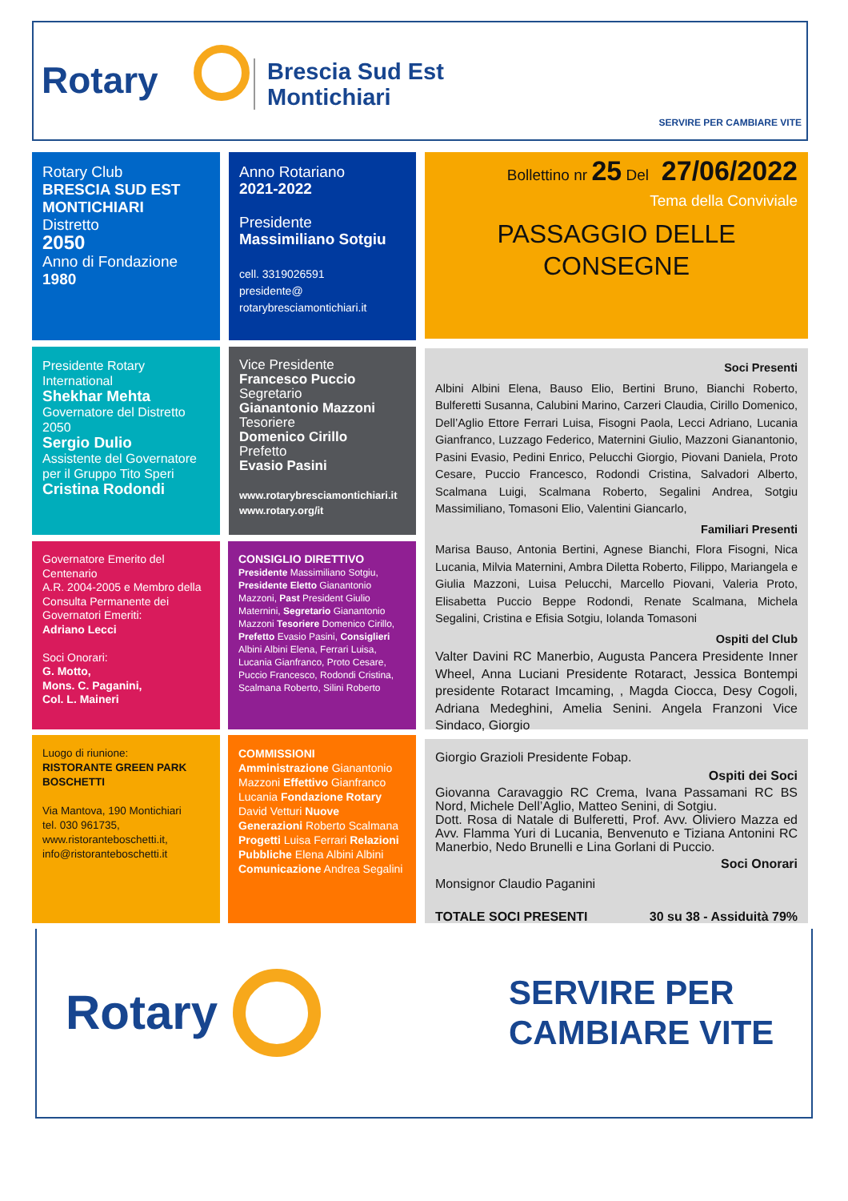Rotary
Brescia Sud Est
Montichiari
SERVIRE PER CAMBIARE VITE
Rotary Club
BRESCIA SUD EST MONTICHIARI
Distretto
2050
Anno di Fondazione
1980
Anno Rotariano
2021-2022
Presidente
Massimiliano Sotgiu
cell. 3319026591
presidente@
rotarybresciamontichiari.it
Bollettino nr 25 Del 27/06/2022
Tema della Conviviale
PASSAGGIO DELLE
CONSEGNE
Presidente Rotary International
Shekhar Mehta
Governatore del Distretto 2050
Sergio Dulio
Assistente del Governatore per il Gruppo Tito Speri
Cristina Rodondi
Vice Presidente
Francesco Puccio
Segretario
Gianantonio Mazzoni
Tesoriere
Domenico Cirillo
Prefetto
Evasio Pasini
www.rotarybresciamontichiari.it
www.rotary.org/it
Governatore Emerito del Centenario
A.R. 2004-2005 e Membro della Consulta Permanente dei Governatori Emeriti:
Adriano Lecci
Soci Onorari:
G. Motto,
Mons. C. Paganini,
Col. L. Maineri
CONSIGLIO DIRETTIVO
Presidente Massimiliano Sotgiu, Presidente Eletto Gianantonio Mazzoni, Past President Giulio Maternini, Segretario Gianantonio Mazzoni Tesoriere Domenico Cirillo, Prefetto Evasio Pasini, Consiglieri Albini Albini Elena, Ferrari Luisa, Lucania Gianfranco, Proto Cesare, Puccio Francesco, Rodondi Cristina, Scalmana Roberto, Silini Roberto
Luogo di riunione:
RISTORANTE GREEN PARK BOSCHETTI
Via Mantova, 190 Montichiari
tel. 030 961735,
www.ristoranteboschetti.it,
info@ristoranteboschetti.it
COMMISSIONI
Amministrazione Gianantonio Mazzoni Effettivo Gianfranco Lucania Fondazione Rotary David Vetturi Nuove Generazioni Roberto Scalmana Progetti Luisa Ferrari Relazioni Pubbliche Elena Albini Albini Comunicazione Andrea Segalini
Soci Presenti
Albini Albini Elena, Bauso Elio, Bertini Bruno, Bianchi Roberto, Bulferetti Susanna, Calubini Marino, Carzeri Claudia, Cirillo Domenico, Dell’Aglio Ettore Ferrari Luisa, Fisogni Paola, Lecci Adriano, Lucania Gianfranco, Luzzago Federico, Maternini Giulio, Mazzoni Gianantonio, Pasini Evasio, Pedini Enrico, Pelucchi Giorgio, Piovani Daniela, Proto Cesare, Puccio Francesco, Rodondi Cristina, Salvadori Alberto, Scalmana Luigi, Scalmana Roberto, Segalini Andrea, Sotgiu Massimiliano, Tomasoni Elio, Valentini Giancarlo,
Familiari Presenti
Marisa Bauso, Antonia Bertini, Agnese Bianchi, Flora Fisogni, Nica Lucania, Milvia Maternini, Ambra Diletta Roberto, Filippo, Mariangela e Giulia Mazzoni, Luisa Pelucchi, Marcello Piovani, Valeria Proto, Elisabetta Puccio Beppe Rodondi, Renate Scalmana, Michela Segalini, Cristina e Efisia Sotgiu, Iolanda Tomasoni
Ospiti del Club
Valter Davini RC Manerbio, Augusta Pancera Presidente Inner Wheel, Anna Luciani Presidente Rotaract, Jessica Bontempi presidente Rotaract Imcaming, , Magda Ciocca, Desy Cogoli, Adriana Medeghini, Amelia Senini. Angela Franzoni Vice Sindaco, Giorgio
Giorgio Grazioli Presidente Fobap.
Ospiti dei Soci
Giovanna Caravaggio RC Crema, Ivana Passamani RC BS Nord, Michele Dell’Aglio, Matteo Senini, di Sotgiu.
Dott. Rosa di Natale di Bulferetti, Prof. Avv. Oliviero Mazza ed Avv. Flamma Yuri di Lucania, Benvenuto e Tiziana Antonini RC Manerbio, Nedo Brunelli e Lina Gorlani di Puccio.
Soci Onorari
Monsignor Claudio Paganini
TOTALE SOCI PRESENTI 30 su 38 - Assiduità 79%
Rotary
SERVIRE PER
CAMBIARE VITE